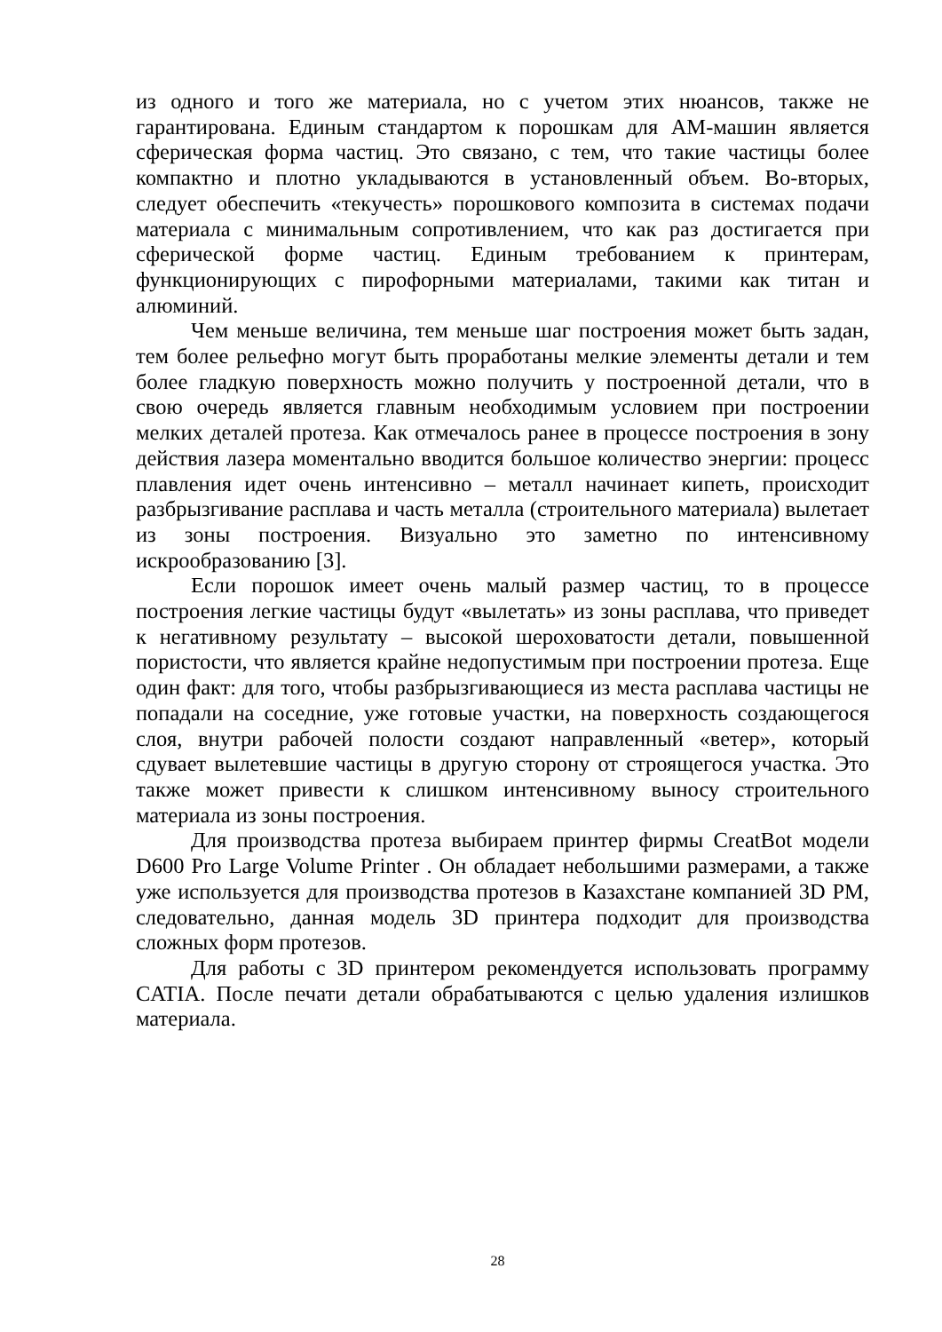из одного и того же материала, но с учетом этих нюансов, также не гарантирована. Единым стандартом к порошкам для АМ-машин является сферическая форма частиц. Это связано, с тем, что такие частицы более компактно и плотно укладываются в установленный объем. Во-вторых, следует обеспечить «текучесть» порошкового композита в системах подачи материала с минимальным сопротивлением, что как раз достигается при сферической форме частиц. Единым требованием к принтерам, функционирующих с пирофорными материалами, такими как титан и алюминий.
Чем меньше величина, тем меньше шаг построения может быть задан, тем более рельефно могут быть проработаны мелкие элементы детали и тем более гладкую поверхность можно получить у построенной детали, что в свою очередь является главным необходимым условием при построении мелких деталей протеза. Как отмечалось ранее в процессе построения в зону действия лазера моментально вводится большое количество энергии: процесс плавления идет очень интенсивно – металл начинает кипеть, происходит разбрызгивание расплава и часть металла (строительного материала) вылетает из зоны построения. Визуально это заметно по интенсивному искрообразованию [3].
Если порошок имеет очень малый размер частиц, то в процессе построения легкие частицы будут «вылетать» из зоны расплава, что приведет к негативному результату – высокой шероховатости детали, повышенной пористости, что является крайне недопустимым при построении протеза. Еще один факт: для того, чтобы разбрызгивающиеся из места расплава частицы не попадали на соседние, уже готовые участки, на поверхность создающегося слоя, внутри рабочей полости создают направленный «ветер», который сдувает вылетевшие частицы в другую сторону от строящегося участка. Это также может привести к слишком интенсивному выносу строительного материала из зоны построения.
Для производства протеза выбираем принтер фирмы CreatBot модели D600 Pro Large Volume Printer . Он обладает небольшими размерами, а также уже используется для производства протезов в Казахстане компанией 3D PM, следовательно, данная модель 3D принтера подходит для производства сложных форм протезов.
Для работы с 3D принтером рекомендуется использовать программу CATIA. После печати детали обрабатываются с целью удаления излишков материала.
28